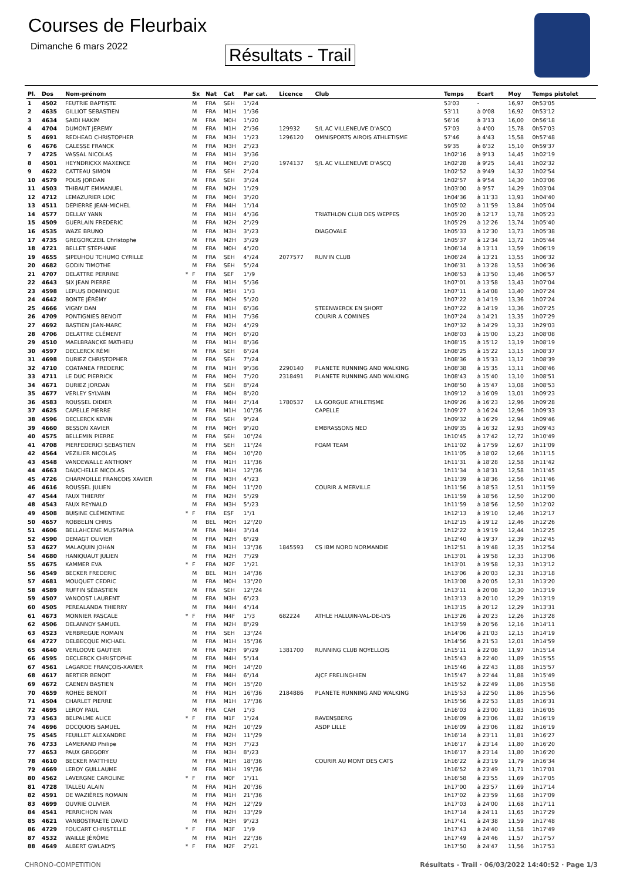Courses de Fleurbaix
Dimanche 6 mars 2022 Résultats - Trail
| Pl. | Dos | Nom-prénom | | Sx | Nat | Cat | Par cat. | Licence | Club | Temps | Ecart | Moy | Temps pistolet |
| --- | --- | --- | --- | --- | --- | --- | --- | --- | --- | --- | --- | --- | --- |
| 1 | 4502 | FEUTRIE BAPTISTE | | M | FRA | SEH | 1°/24 | | | 53'03 | - | 16,97 | 0h53'05 |
| 2 | 4635 | GILLIOT SEBASTIEN | | M | FRA | M1H | 1°/36 | | | 53'11 | à 0'08 | 16,92 | 0h53'12 |
| 3 | 4634 | SAIDI HAKIM | | M | FRA | M0H | 1°/20 | | | 56'16 | à 3'13 | 16,00 | 0h56'18 |
| 4 | 4704 | DUMONT JEREMY | | M | FRA | M1H | 2°/36 | 129932 | S/L AC VILLENEUVE D'ASCQ | 57'03 | à 4'00 | 15,78 | 0h57'03 |
| 5 | 4691 | REDHEAD CHRISTOPHER | | M | FRA | M3H | 1°/23 | 1296120 | OMNISPORTS AIROIS ATHLETISME | 57'46 | à 4'43 | 15,58 | 0h57'48 |
| 6 | 4676 | CALESSE FRANCK | | M | FRA | M3H | 2°/23 | | | 59'35 | à 6'32 | 15,10 | 0h59'37 |
| 7 | 4725 | VASSAL NICOLAS | | M | FRA | M1H | 3°/36 | | | 1h02'16 | à 9'13 | 14,45 | 1h02'19 |
| 8 | 4501 | HEYNDRICKX MAXENCE | | M | FRA | M0H | 2°/20 | 1974137 | S/L AC VILLENEUVE D'ASCQ | 1h02'28 | à 9'25 | 14,41 | 1h02'32 |
| 9 | 4622 | CATTEAU SIMON | | M | FRA | SEH | 2°/24 | | | 1h02'52 | à 9'49 | 14,32 | 1h02'54 |
| 10 | 4579 | POLIS JORDAN | | M | FRA | SEH | 3°/24 | | | 1h02'57 | à 9'54 | 14,30 | 1h03'06 |
| 11 | 4503 | THIBAUT EMMANUEL | | M | FRA | M2H | 1°/29 | | | 1h03'00 | à 9'57 | 14,29 | 1h03'04 |
| 12 | 4712 | LEMAZURIER LOIC | | M | FRA | M0H | 3°/20 | | | 1h04'36 | à 11'33 | 13,93 | 1h04'40 |
| 13 | 4511 | DEPIERRE JEAN-MICHEL | | M | FRA | M4H | 1°/14 | | | 1h05'02 | à 11'59 | 13,84 | 1h05'04 |
| 14 | 4577 | DELLAY YANN | | M | FRA | M1H | 4°/36 | | TRIATHLON CLUB DES WEPPES | 1h05'20 | à 12'17 | 13,78 | 1h05'23 |
| 15 | 4509 | GUERLAIN FREDERIC | | M | FRA | M2H | 2°/29 | | | 1h05'29 | à 12'26 | 13,74 | 1h05'40 |
| 16 | 4535 | WAZE BRUNO | | M | FRA | M3H | 3°/23 | | DIAGOVALE | 1h05'33 | à 12'30 | 13,73 | 1h05'38 |
| 17 | 4735 | GREGORCZEIL Christophe | | M | FRA | M2H | 3°/29 | | | 1h05'37 | à 12'34 | 13,72 | 1h05'44 |
| 18 | 4721 | BELLET STÉPHANE | | M | FRA | M0H | 4°/20 | | | 1h06'14 | à 13'11 | 13,59 | 1h06'19 |
| 19 | 4655 | SIPEUHOU TCHUMO CYRILLE | | M | FRA | SEH | 4°/24 | 2077577 | RUN'IN CLUB | 1h06'24 | à 13'21 | 13,55 | 1h06'32 |
| 20 | 4682 | GODIN TIMOTHE | | M | FRA | SEH | 5°/24 | | | 1h06'31 | à 13'28 | 13,53 | 1h06'36 |
| 21 | 4707 | DELATTRE PERRINE | * | F | FRA | SEF | 1°/9 | | | 1h06'53 | à 13'50 | 13,46 | 1h06'57 |
| 22 | 4643 | SIX JEAN PIERRE | | M | FRA | M1H | 5°/36 | | | 1h07'01 | à 13'58 | 13,43 | 1h07'04 |
| 23 | 4598 | LEPLUS DOMINIQUE | | M | FRA | M5H | 1°/3 | | | 1h07'11 | à 14'08 | 13,40 | 1h07'24 |
| 24 | 4642 | BONTE JÉRÉMY | | M | FRA | M0H | 5°/20 | | | 1h07'22 | à 14'19 | 13,36 | 1h07'24 |
| 25 | 4666 | VIGNY DAN | | M | FRA | M1H | 6°/36 | | STEENWERCK EN SHORT | 1h07'22 | à 14'19 | 13,36 | 1h07'25 |
| 26 | 4709 | PONTIGNIES BENOIT | | M | FRA | M1H | 7°/36 | | COURIR A COMINES | 1h07'24 | à 14'21 | 13,35 | 1h07'29 |
| 27 | 4692 | BASTIEN JEAN-MARC | | M | FRA | M2H | 4°/29 | | | 1h07'32 | à 14'29 | 13,33 | 1h29'03 |
| 28 | 4706 | DELATTRE CLÉMENT | | M | FRA | M0H | 6°/20 | | | 1h08'03 | à 15'00 | 13,23 | 1h08'08 |
| 29 | 4510 | MAELBRANCKE MATHIEU | | M | FRA | M1H | 8°/36 | | | 1h08'15 | à 15'12 | 13,19 | 1h08'19 |
| 30 | 4597 | DECLERCK RÉMI | | M | FRA | SEH | 6°/24 | | | 1h08'25 | à 15'22 | 13,15 | 1h08'37 |
| 31 | 4698 | DURIEZ CHRISTOPHER | | M | FRA | SEH | 7°/24 | | | 1h08'36 | à 15'33 | 13,12 | 1h08'39 |
| 32 | 4710 | COATANEA FREDERIC | | M | FRA | M1H | 9°/36 | 2290140 | PLANETE RUNNING AND WALKING | 1h08'38 | à 15'35 | 13,11 | 1h08'46 |
| 33 | 4711 | LE DUC PIERRICK | | M | FRA | M0H | 7°/20 | 2318491 | PLANETE RUNNING AND WALKING | 1h08'43 | à 15'40 | 13,10 | 1h08'51 |
| 34 | 4671 | DURIEZ JORDAN | | M | FRA | SEH | 8°/24 | | | 1h08'50 | à 15'47 | 13,08 | 1h08'53 |
| 35 | 4677 | VERLEY SYLVAIN | | M | FRA | M0H | 8°/20 | | | 1h09'12 | à 16'09 | 13,01 | 1h09'23 |
| 36 | 4583 | ROUSSEL DIDIER | | M | FRA | M4H | 2°/14 | 1780537 | LA GORGUE ATHLETISME | 1h09'26 | à 16'23 | 12,96 | 1h09'28 |
| 37 | 4625 | CAPELLE PIERRE | | M | FRA | M1H | 10°/36 | | CAPELLE | 1h09'27 | à 16'24 | 12,96 | 1h09'33 |
| 38 | 4596 | DECLERCK KEVIN | | M | FRA | SEH | 9°/24 | | | 1h09'32 | à 16'29 | 12,94 | 1h09'46 |
| 39 | 4660 | BESSON XAVIER | | M | FRA | M0H | 9°/20 | | EMBRASSONS NED | 1h09'35 | à 16'32 | 12,93 | 1h09'43 |
| 40 | 4575 | BELLEMIN PIERRE | | M | FRA | SEH | 10°/24 | | | 1h10'45 | à 17'42 | 12,72 | 1h10'49 |
| 41 | 4708 | PIERFEDERICI SEBASTIEN | | M | FRA | SEH | 11°/24 | | FOAM TEAM | 1h11'02 | à 17'59 | 12,67 | 1h11'09 |
| 42 | 4564 | VEZILIER NICOLAS | | M | FRA | M0H | 10°/20 | | | 1h11'05 | à 18'02 | 12,66 | 1h11'15 |
| 43 | 4548 | VANDEWALLE ANTHONY | | M | FRA | M1H | 11°/36 | | | 1h11'31 | à 18'28 | 12,58 | 1h11'42 |
| 44 | 4663 | DAUCHELLE NICOLAS | | M | FRA | M1H | 12°/36 | | | 1h11'34 | à 18'31 | 12,58 | 1h11'45 |
| 45 | 4726 | CHARMOILLE FRANCOIS XAVIER | | M | FRA | M3H | 4°/23 | | | 1h11'39 | à 18'36 | 12,56 | 1h11'46 |
| 46 | 4616 | ROUSSEL JULIEN | | M | FRA | M0H | 11°/20 | | COURIR A MERVILLE | 1h11'56 | à 18'53 | 12,51 | 1h11'59 |
| 47 | 4544 | FAUX THIERRY | | M | FRA | M2H | 5°/29 | | | 1h11'59 | à 18'56 | 12,50 | 1h12'00 |
| 48 | 4543 | FAUX REYNALD | | M | FRA | M3H | 5°/23 | | | 1h11'59 | à 18'56 | 12,50 | 1h12'02 |
| 49 | 4508 | BUISINE CLÉMENTINE | * | F | FRA | ESF | 1°/1 | | | 1h12'13 | à 19'10 | 12,46 | 1h12'17 |
| 50 | 4657 | ROBBELIN CHRIS | | M | BEL | M0H | 12°/20 | | | 1h12'15 | à 19'12 | 12,46 | 1h12'26 |
| 51 | 4606 | BELLAHCENE MUSTAPHA | | M | FRA | M4H | 3°/14 | | | 1h12'22 | à 19'19 | 12,44 | 1h12'25 |
| 52 | 4590 | DEMAGT OLIVIER | | M | FRA | M2H | 6°/29 | | | 1h12'40 | à 19'37 | 12,39 | 1h12'45 |
| 53 | 4627 | MALAQUIN JOHAN | | M | FRA | M1H | 13°/36 | 1845593 | CS IBM NORD NORMANDIE | 1h12'51 | à 19'48 | 12,35 | 1h12'54 |
| 54 | 4680 | HANIQUAUT JULIEN | | M | FRA | M2H | 7°/29 | | | 1h13'01 | à 19'58 | 12,33 | 1h13'06 |
| 55 | 4675 | KAMMER EVA | * | F | FRA | M2F | 1°/21 | | | 1h13'01 | à 19'58 | 12,33 | 1h13'12 |
| 56 | 4549 | BECKER FREDERIC | | M | BEL | M1H | 14°/36 | | | 1h13'06 | à 20'03 | 12,31 | 1h13'18 |
| 57 | 4681 | MOUQUET CEDRIC | | M | FRA | M0H | 13°/20 | | | 1h13'08 | à 20'05 | 12,31 | 1h13'20 |
| 58 | 4589 | RUFFIN SÉBASTIEN | | M | FRA | SEH | 12°/24 | | | 1h13'11 | à 20'08 | 12,30 | 1h13'19 |
| 59 | 4507 | VANOOST LAURENT | | M | FRA | M3H | 6°/23 | | | 1h13'13 | à 20'10 | 12,29 | 1h13'19 |
| 60 | 4505 | PEREALANDA THIERRY | | M | FRA | M4H | 4°/14 | | | 1h13'15 | à 20'12 | 12,29 | 1h13'31 |
| 61 | 4673 | MONNIER PASCALE | * | F | FRA | M4F | 1°/3 | 682224 | ATHLE HALLUIN-VAL-DE-LYS | 1h13'26 | à 20'23 | 12,26 | 1h13'28 |
| 62 | 4506 | DELANNOY SAMUEL | | M | FRA | M2H | 8°/29 | | | 1h13'59 | à 20'56 | 12,16 | 1h14'11 |
| 63 | 4523 | VERBREGUE ROMAIN | | M | FRA | SEH | 13°/24 | | | 1h14'06 | à 21'03 | 12,15 | 1h14'19 |
| 64 | 4727 | DELBECQUE MICHAEL | | M | FRA | M1H | 15°/36 | | | 1h14'56 | à 21'53 | 12,01 | 1h14'59 |
| 65 | 4640 | VERLOOVE GAUTIER | | M | FRA | M2H | 9°/29 | 1381700 | RUNNING CLUB NOYELLOIS | 1h15'11 | à 22'08 | 11,97 | 1h15'14 |
| 66 | 4595 | DECLERCK CHRISTOPHE | | M | FRA | M4H | 5°/14 | | | 1h15'43 | à 22'40 | 11,89 | 1h15'55 |
| 67 | 4561 | LAGARDE FRANÇOIS-XAVIER | | M | FRA | M0H | 14°/20 | | | 1h15'46 | à 22'43 | 11,88 | 1h15'57 |
| 68 | 4617 | BERTIER BENOIT | | M | FRA | M4H | 6°/14 | | AJCF FRELINGHIEN | 1h15'47 | à 22'44 | 11,88 | 1h15'49 |
| 69 | 4672 | CAENEN BASTIEN | | M | FRA | M0H | 15°/20 | | | 1h15'52 | à 22'49 | 11,86 | 1h15'58 |
| 70 | 4659 | ROHEE BENOIT | | M | FRA | M1H | 16°/36 | 2184886 | PLANETE RUNNING AND WALKING | 1h15'53 | à 22'50 | 11,86 | 1h15'56 |
| 71 | 4504 | CHARLET PIERRE | | M | FRA | M1H | 17°/36 | | | 1h15'56 | à 22'53 | 11,85 | 1h16'31 |
| 72 | 4695 | LEROY PAUL | | M | FRA | CAH | 1°/3 | | | 1h16'03 | à 23'00 | 11,83 | 1h16'05 |
| 73 | 4563 | BELPALME ALICE | * | F | FRA | M1F | 1°/24 | | RAVENSBERG | 1h16'09 | à 23'06 | 11,82 | 1h16'19 |
| 74 | 4696 | DOCQUOIS SAMUEL | | M | FRA | M2H | 10°/29 | | ASDP LILLE | 1h16'09 | à 23'06 | 11,82 | 1h16'19 |
| 75 | 4545 | FEUILLET ALEXANDRE | | M | FRA | M2H | 11°/29 | | | 1h16'14 | à 23'11 | 11,81 | 1h16'27 |
| 76 | 4733 | LAMERAND Philipe | | M | FRA | M3H | 7°/23 | | | 1h16'17 | à 23'14 | 11,80 | 1h16'20 |
| 77 | 4653 | PAUX GREGORY | | M | FRA | M3H | 8°/23 | | | 1h16'17 | à 23'14 | 11,80 | 1h16'20 |
| 78 | 4610 | BECKER MATTHIEU | | M | FRA | M1H | 18°/36 | | COURIR AU MONT DES CATS | 1h16'22 | à 23'19 | 11,79 | 1h16'34 |
| 79 | 4669 | LEROY GUILLAUME | | M | FRA | M1H | 19°/36 | | | 1h16'52 | à 23'49 | 11,71 | 1h17'01 |
| 80 | 4562 | LAVERGNE CAROLINE | * | F | FRA | M0F | 1°/11 | | | 1h16'58 | à 23'55 | 11,69 | 1h17'05 |
| 81 | 4728 | TALLEU ALAIN | | M | FRA | M1H | 20°/36 | | | 1h17'00 | à 23'57 | 11,69 | 1h17'14 |
| 82 | 4591 | DE WAZIÈRES ROMAIN | | M | FRA | M1H | 21°/36 | | | 1h17'02 | à 23'59 | 11,68 | 1h17'09 |
| 83 | 4699 | OUVRIE OLIVIER | | M | FRA | M2H | 12°/29 | | | 1h17'03 | à 24'00 | 11,68 | 1h17'11 |
| 84 | 4541 | PERRICHON IVAN | | M | FRA | M2H | 13°/29 | | | 1h17'14 | à 24'11 | 11,65 | 1h17'29 |
| 85 | 4621 | VANBOSTRAETE DAVID | | M | FRA | M3H | 9°/23 | | | 1h17'41 | à 24'38 | 11,59 | 1h17'48 |
| 86 | 4729 | FOUCART CHRISTELLE | * | F | FRA | M3F | 1°/9 | | | 1h17'43 | à 24'40 | 11,58 | 1h17'49 |
| 87 | 4532 | WAILLE JÉRÔME | | M | FRA | M1H | 22°/36 | | | 1h17'49 | à 24'46 | 11,57 | 1h17'57 |
| 88 | 4649 | ALBERT GWLADYS | * | F | FRA | M2F | 2°/21 | | | 1h17'50 | à 24'47 | 11,56 | 1h17'53 |
CHRONO-COMPETITION Résultats - Trail · 06/03/2022 14:40:52 · Page 1/3